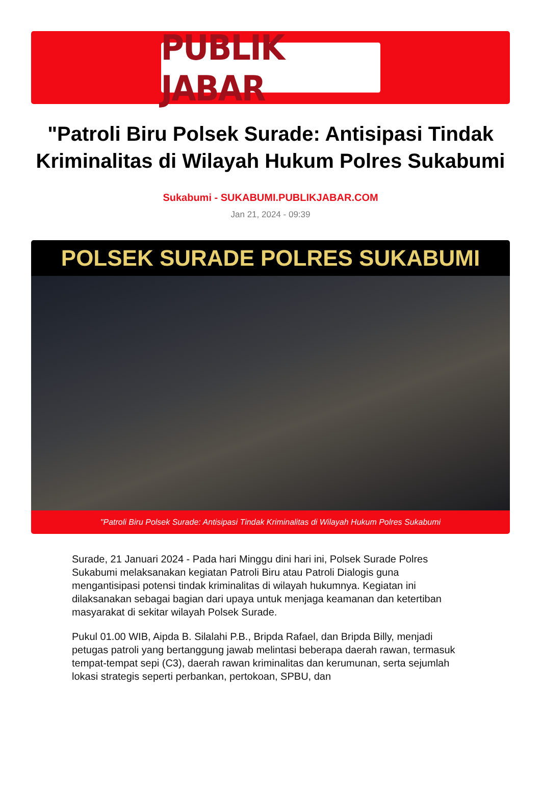PUBLIK JABAR
"Patroli Biru Polsek Surade: Antisipasi Tindak Kriminalitas di Wilayah Hukum Polres Sukabumi
Sukabumi - SUKABUMI.PUBLIKJABAR.COM
Jan 21, 2024 - 09:39
POLSEK SURADE POLRES SUKABUMI
"Patroli Biru Polsek Surade: Antisipasi Tindak Kriminalitas di Wilayah Hukum Polres Sukabumi
Surade, 21 Januari 2024 - Pada hari Minggu dini hari ini, Polsek Surade Polres Sukabumi melaksanakan kegiatan Patroli Biru atau Patroli Dialogis guna mengantisipasi potensi tindak kriminalitas di wilayah hukumnya. Kegiatan ini dilaksanakan sebagai bagian dari upaya untuk menjaga keamanan dan ketertiban masyarakat di sekitar wilayah Polsek Surade.
Pukul 01.00 WIB, Aipda B. Silalahi P.B., Bripda Rafael, dan Bripda Billy, menjadi petugas patroli yang bertanggung jawab melintasi beberapa daerah rawan, termasuk tempat-tempat sepi (C3), daerah rawan kriminalitas dan kerumunan, serta sejumlah lokasi strategis seperti perbankan, pertokoan, SPBU, dan